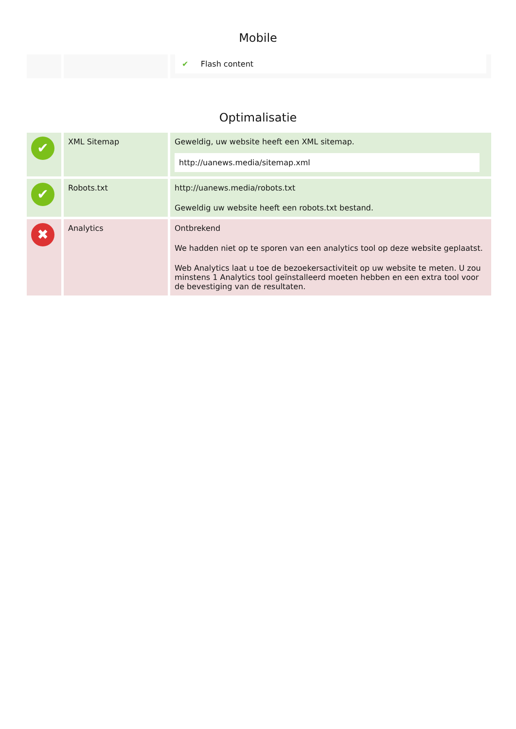Mobile
| | | ✔ Flash content |
Optimalisatie
| ✔ | XML Sitemap | Geweldig, uw website heeft een XML sitemap. http://uanews.media/sitemap.xml |
| ✔ | Robots.txt | http://uanews.media/robots.txt Geweldig uw website heeft een robots.txt bestand. |
| ✖ | Analytics | Ontbrekend We hadden niet op te sporen van een analytics tool op deze website geplaatst. Web Analytics laat u toe de bezoekersactiviteit op uw website te meten. U zou minstens 1 Analytics tool geïnstalleerd moeten hebben en een extra tool voor de bevestiging van de resultaten. |